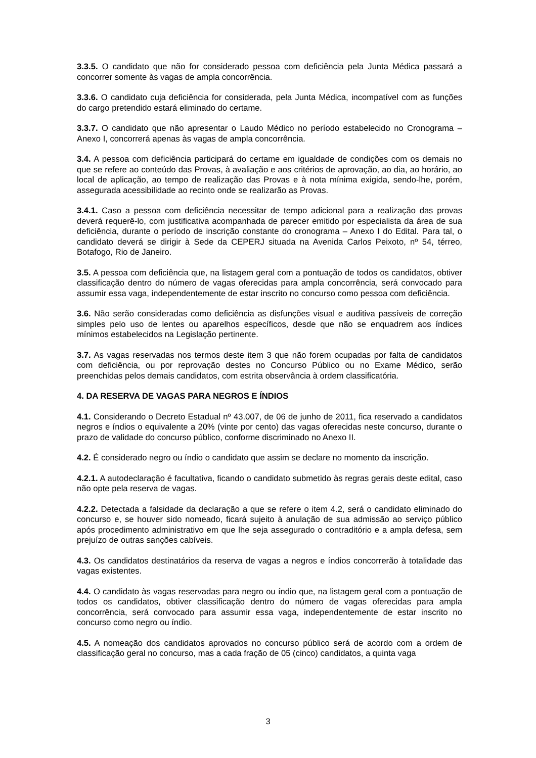3.3.5. O candidato que não for considerado pessoa com deficiência pela Junta Médica passará a concorrer somente às vagas de ampla concorrência.
3.3.6. O candidato cuja deficiência for considerada, pela Junta Médica, incompatível com as funções do cargo pretendido estará eliminado do certame.
3.3.7. O candidato que não apresentar o Laudo Médico no período estabelecido no Cronograma – Anexo I, concorrerá apenas às vagas de ampla concorrência.
3.4. A pessoa com deficiência participará do certame em igualdade de condições com os demais no que se refere ao conteúdo das Provas, à avaliação e aos critérios de aprovação, ao dia, ao horário, ao local de aplicação, ao tempo de realização das Provas e à nota mínima exigida, sendo-lhe, porém, assegurada acessibilidade ao recinto onde se realizarão as Provas.
3.4.1. Caso a pessoa com deficiência necessitar de tempo adicional para a realização das provas deverá requerê-lo, com justificativa acompanhada de parecer emitido por especialista da área de sua deficiência, durante o período de inscrição constante do cronograma – Anexo I do Edital. Para tal, o candidato deverá se dirigir à Sede da CEPERJ situada na Avenida Carlos Peixoto, nº 54, térreo, Botafogo, Rio de Janeiro.
3.5. A pessoa com deficiência que, na listagem geral com a pontuação de todos os candidatos, obtiver classificação dentro do número de vagas oferecidas para ampla concorrência, será convocado para assumir essa vaga, independentemente de estar inscrito no concurso como pessoa com deficiência.
3.6. Não serão consideradas como deficiência as disfunções visual e auditiva passíveis de correção simples pelo uso de lentes ou aparelhos específicos, desde que não se enquadrem aos índices mínimos estabelecidos na Legislação pertinente.
3.7. As vagas reservadas nos termos deste item 3 que não forem ocupadas por falta de candidatos com deficiência, ou por reprovação destes no Concurso Público ou no Exame Médico, serão preenchidas pelos demais candidatos, com estrita observância à ordem classificatória.
4. DA RESERVA DE VAGAS PARA NEGROS E ÍNDIOS
4.1. Considerando o Decreto Estadual nº 43.007, de 06 de junho de 2011, fica reservado a candidatos negros e índios o equivalente a 20% (vinte por cento) das vagas oferecidas neste concurso, durante o prazo de validade do concurso público, conforme discriminado no Anexo II.
4.2. É considerado negro ou índio o candidato que assim se declare no momento da inscrição.
4.2.1. A autodeclaração é facultativa, ficando o candidato submetido às regras gerais deste edital, caso não opte pela reserva de vagas.
4.2.2. Detectada a falsidade da declaração a que se refere o item 4.2, será o candidato eliminado do concurso e, se houver sido nomeado, ficará sujeito à anulação de sua admissão ao serviço público após procedimento administrativo em que lhe seja assegurado o contraditório e a ampla defesa, sem prejuízo de outras sanções cabíveis.
4.3. Os candidatos destinatários da reserva de vagas a negros e índios concorrerão à totalidade das vagas existentes.
4.4. O candidato às vagas reservadas para negro ou índio que, na listagem geral com a pontuação de todos os candidatos, obtiver classificação dentro do número de vagas oferecidas para ampla concorrência, será convocado para assumir essa vaga, independentemente de estar inscrito no concurso como negro ou índio.
4.5. A nomeação dos candidatos aprovados no concurso público será de acordo com a ordem de classificação geral no concurso, mas a cada fração de 05 (cinco) candidatos, a quinta vaga
3